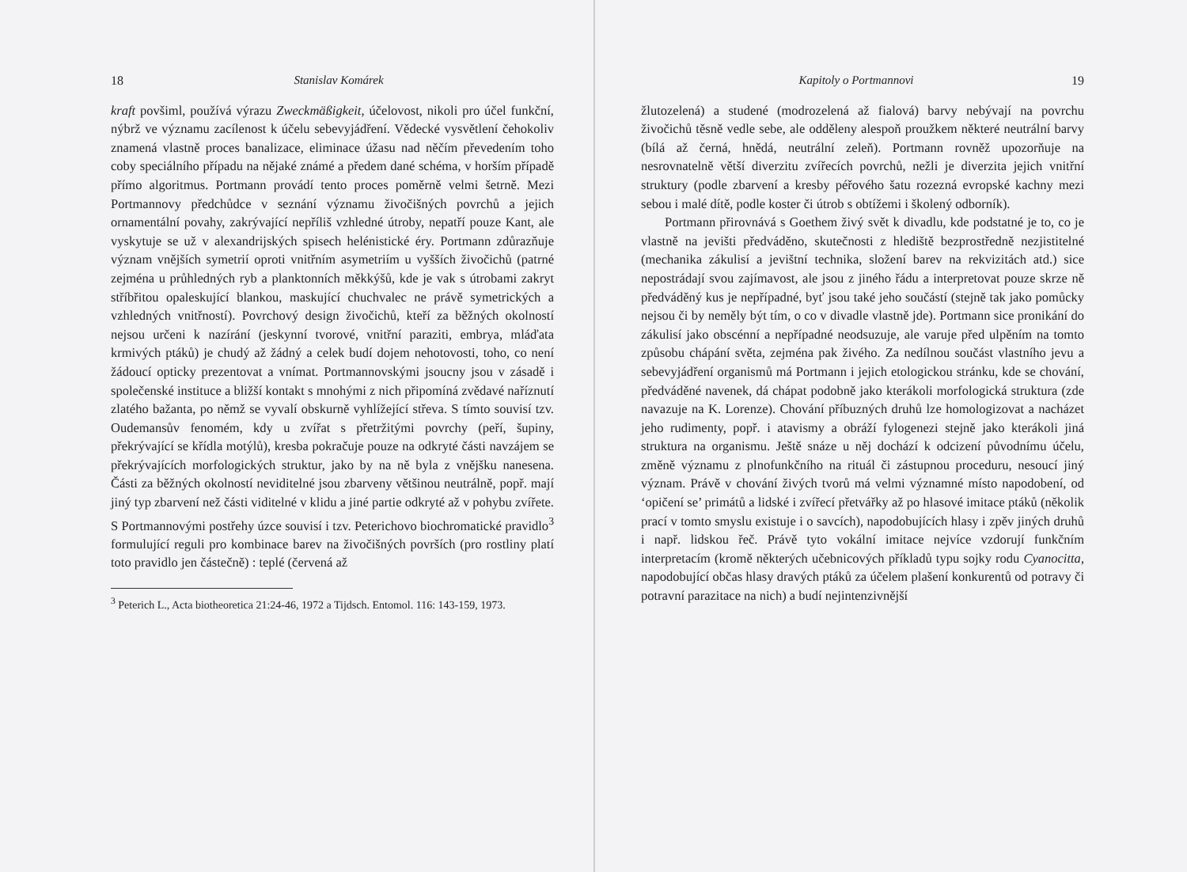18 Stanislav Komárek
kraft povšiml, používá výrazu Zweckmäßigkeit, účelovost, nikoli pro účel funkční, nýbrž ve významu zacílenost k účelu sebevyjádření. Vědecké vysvětlení čehokoliv znamená vlastně proces banalizace, eliminace úžasu nad něčím převedením toho coby speciálního případu na nějaké známé a předem dané schéma, v horším případě přímo algoritmus. Portmann provádí tento proces poměrně velmi šetrně. Mezi Portmannovy předchůdce v seznání významu živočišných povrchů a jejich ornamentální povahy, zakrývající nepříliš vzhledné útroby, nepatří pouze Kant, ale vyskytuje se už v alexandrijských spisech helénistické éry. Portmann zdůrazňuje význam vnějších symetrií oproti vnitřním asymetriím u vyšších živočichů (patrné zejména u průhledných ryb a planktonních měkkýšů, kde je vak s útrobami zakryt stříbřitou opaleskující blankou, maskující chuchvalec ne právě symetrických a vzhledných vnitřností). Povrchový design živočichů, kteří za běžných okolností nejsou určeni k nazírání (jeskynní tvorové, vnitřní paraziti, embrya, mláďata krmivých ptáků) je chudý až žádný a celek budí dojem nehotovosti, toho, co není žádoucí opticky prezentovat a vnímat. Portmannovskými jsoucny jsou v zásadě i společenské instituce a bližší kontakt s mnohými z nich připomíná zvědavé naříznutí zlatého bažanta, po němž se vyvalí obskurně vyhlížející střeva. S tímto souvisí tzv. Oudemansův fenomém, kdy u zvířat s přetržitými povrchy (peří, šupiny, překrývající se křídla motýlů), kresba pokračuje pouze na odkryté části navzájem se překrývajících morfologických struktur, jako by na ně byla z vnějšku nanesena. Části za běžných okolností neviditelné jsou zbarveny většinou neutrálně, popř. mají jiný typ zbarvení než části viditelné v klidu a jiné partie odkryté až v pohybu zvířete. S Portmannovými postřehy úzce souvisí i tzv. Peterichovo biochromatické pravidlo<sup>3</sup> formulující reguli pro kombinace barev na živočišných površích (pro rostliny platí toto pravidlo jen částečně) : teplé (červená až
<sup>3</sup> Peterich L., Acta biotheoretica 21:24-46, 1972 a Tijdsch. Entomol. 116: 143-159, 1973.
Kapitoly o Portmannovi 19
žlutozelená) a studené (modrozelená až fialová) barvy nebývají na povrchu živočichů těsně vedle sebe, ale odděleny alespoň proužkem některé neutrální barvy (bílá až černá, hnědá, neutrální zeleň). Portmann rovněž upozorňuje na nesrovnatelně větší diverzitu zvířecích povrchů, nežli je diverzita jejich vnitřní struktury (podle zbarvení a kresby péřového šatu rozezná evropské kachny mezi sebou i malé dítě, podle koster či útrob s obtížemi i školený odborník).
Portmann přirovnává s Goethem živý svět k divadlu, kde podstatné je to, co je vlastně na jevišti předváděno, skutečnosti z hlediště bezprostředně nezjistitelné (mechanika zákulisí a jevištní technika, složení barev na rekvizitách atd.) sice nepostrádají svou zajímavost, ale jsou z jiného řádu a interpretovat pouze skrze ně předváděný kus je nepřípadné, byť jsou také jeho součástí (stejně tak jako pomůcky nejsou či by neměly být tím, o co v divadle vlastně jde). Portmann sice pronikání do zákulisí jako obscénní a nepřípadné neodsuzuje, ale varuje před ulpěním na tomto způsobu chápání světa, zejména pak živého. Za nedílnou součást vlastního jevu a sebevyjádření organismů má Portmann i jejich etologickou stránku, kde se chování, předváděné navenek, dá chápat podobně jako kterákoli morfologická struktura (zde navazuje na K. Lorenze). Chování příbuzných druhů lze homologizovat a nacházet jeho rudimenty, popř. i atavismy a obráží fylogenezi stejně jako kterákoli jiná struktura na organismu. Ještě snáze u něj dochází k odcizení původnímu účelu, změně významu z plnofunkčního na rituál či zástupnou proceduru, nesoucí jiný význam. Právě v chování živých tvorů má velmi významné místo napodobení, od ‘opičení se’ primátů a lidské i zvířecí přetvářky až po hlasové imitace ptáků (několik prací v tomto smyslu existuje i o savcích), napodobujících hlasy i zpěv jiných druhů i např. lidskou řeč. Právě tyto vokální imitace nejvíce vzdorují funkčním interpretacím (kromě některých učebnicových příkladů typu sojky rodu Cyanocitta, napodobující občas hlasy dravých ptáků za účelem plašení konkurentů od potravy či potravní parazitace na nich) a budí nejintenzivnější